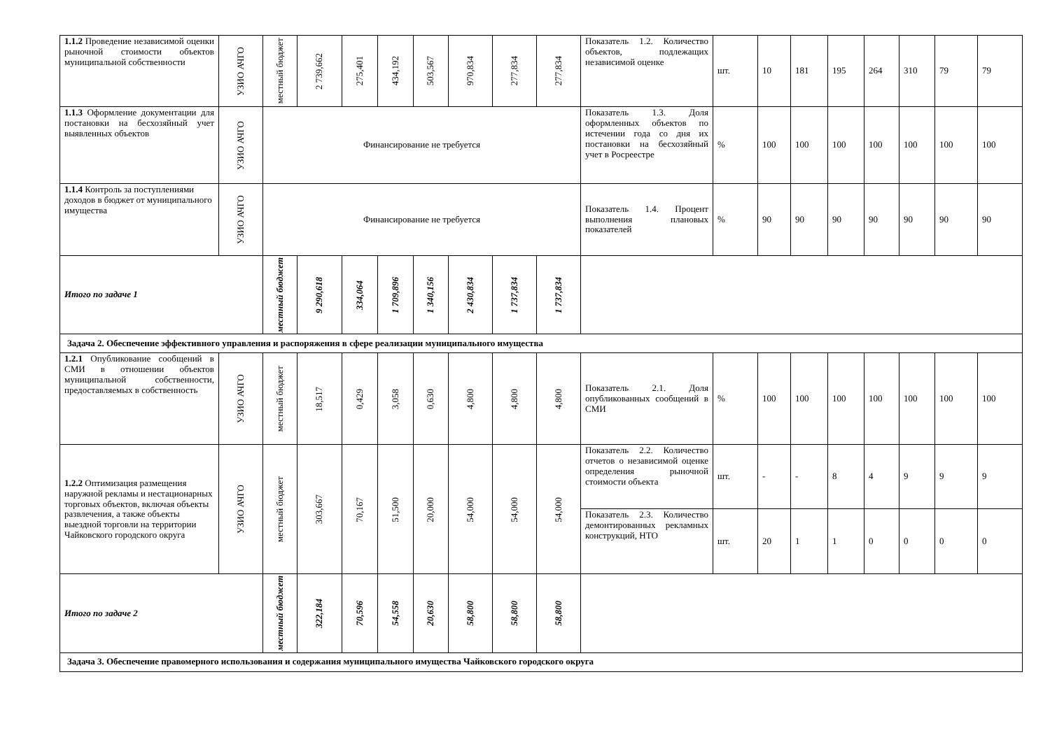| 1.1.2 Проведение независимой оценки рыночной стоимости объектов муниципальной собственности | УЗИО АЧГО | местный бюджет | 2 739,662 | 275,401 | 434,192 | 503,567 | 970,834 | 277,834 | 277,834 | Показатель 1.2. Количество объектов, подлежащих независимой оценке | шт. | 10 | 181 | 195 | 264 | 310 | 79 | 79 |
| 1.1.3 Оформление документации для постановки на бесхозяйный учет выявленных объектов | УЗИО АЧГО | Финансирование не требуется | | | | | | | | Показатель 1.3. Доля оформленных объектов по истечении года со дня их постановки на бесхозяйный учет в Росреестре | % | 100 | 100 | 100 | 100 | 100 | 100 | 100 |
| 1.1.4 Контроль за поступлениями доходов в бюджет от муниципального имущества | УЗИО АЧГО | Финансирование не требуется | | | | | | | | Показатель 1.4. Процент выполнения плановых показателей | % | 90 | 90 | 90 | 90 | 90 | 90 | 90 |
| Итого по задаче 1 | | местный бюджет | 9 290,618 | 334,064 | 1 709,896 | 1 340,156 | 2 430,834 | 1 737,834 | 1 737,834 | | | | | | | | | |
| Задача 2. Обеспечение эффективного управления и распоряжения в сфере реализации муниципального имущества | | | | | | | | | | | | | | | | | | |
| 1.2.1 Опубликование сообщений в СМИ в отношении объектов муниципальной собственности, предоставляемых в собственность | УЗИО АЧГО | местный бюджет | 18,517 | 0,429 | 3,058 | 0,630 | 4,800 | 4,800 | 4,800 | Показатель 2.1. Доля опубликованных сообщений в СМИ | % | 100 | 100 | 100 | 100 | 100 | 100 | 100 |
| 1.2.2 Оптимизация размещения наружной рекламы и нестационарных торговых объектов, включая объекты развлечения, а также объекты выездной торговли на территории Чайковского городского округа | УЗИО АЧГО | местный бюджет | 303,667 | 70,167 | 51,500 | 20,000 | 54,000 | 54,000 | 54,000 | Показатель 2.2. Количество отчетов о независимой оценке определения рыночной стоимости объекта | шт. | - | - | 8 | 4 | 9 | 9 | 9 |
| | | | | | | | | | | Показатель 2.3. Количество демонтированных рекламных конструкций, НТО | шт. | 20 | 1 | 1 | 0 | 0 | 0 | 0 |
| Итого по задаче 2 | | местный бюджет | 322,184 | 70,596 | 54,558 | 20,630 | 58,800 | 58,800 | 58,800 | | | | | | | | | |
| Задача 3. Обеспечение правомерного использования и содержания муниципального имущества Чайковского городского округа | | | | | | | | | | | | | | | | | | |